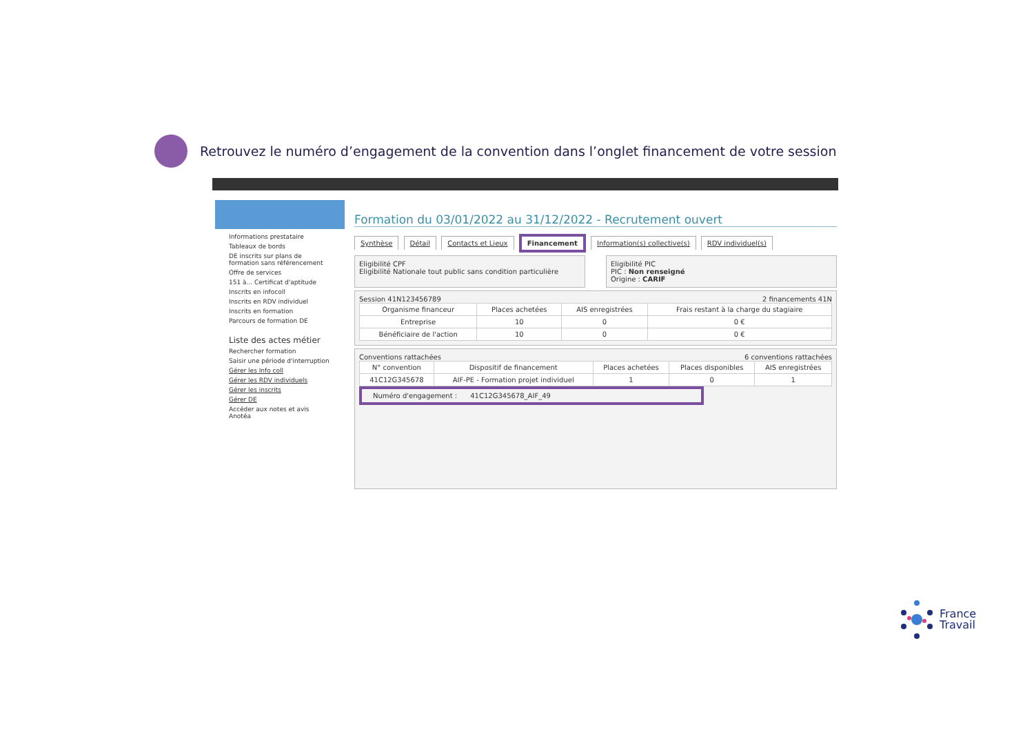Retrouvez le numéro d’engagement de la convention dans l’onglet financement de votre session
Informations prestataire
Tableaux de bords
DE inscrits sur plans de formation sans référencement
Offre de services
151 à... Certificat d'aptitude
Inscrits en infocoll
Inscrits en RDV individuel
Inscrits en formation
Parcours de formation DE
Liste des actes métier
Rechercher formation
Saisir une période d'interruption
Gérer les Info coll
Gérer les RDV individuels
Gérer les inscrits
Gérer DE
Accéder aux notes et avis Anotéa
Formation du 03/01/2022 au 31/12/2022 - Recrutement ouvert
Synthèse Détail Contacts et Lieux Financement Information(s) collective(s) RDV individuel(s)
Eligibilité CPF
Eligibilité Nationale tout public sans condition particulière
Eligibilité PIC
PIC : Non renseigné
Origine : CARIF
Session 41N123456789 2 financements 41N
| Organisme financeur | Places achetées | AIS enregistrées | Frais restant à la charge du stagiaire |
| --- | --- | --- | --- |
| Entreprise | 10 | 0 | 0 € |
| Bénéficiaire de l'action | 10 | 0 | 0 € |
Conventions rattachées 6 conventions rattachées
| N° convention | Dispositif de financement | Places achetées | Places disponibles | AIS enregistrées |
| --- | --- | --- | --- | --- |
| 41C12G345678 | AIF-PE - Formation projet individuel | 1 | 0 | 1 |
Numéro d'engagement : 41C12G345678_AIF_49
France
Travail